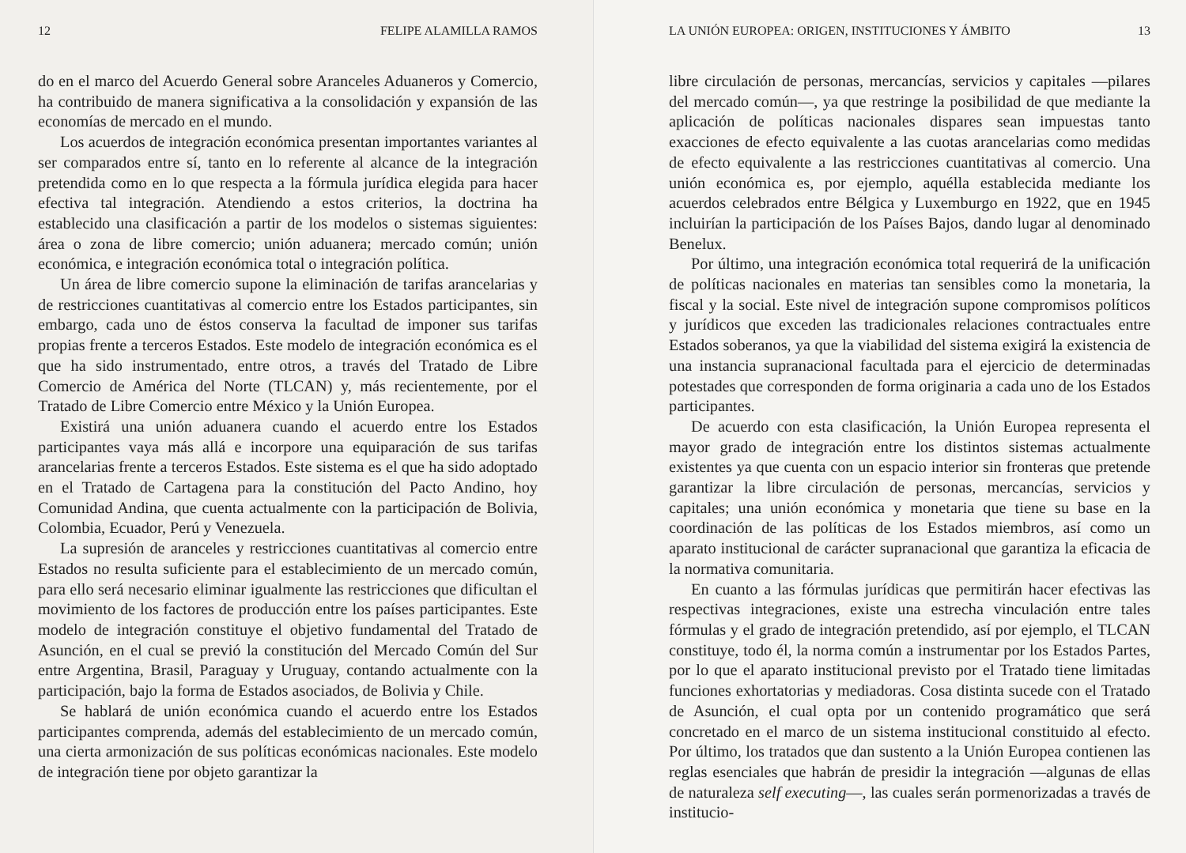12 FELIPE ALAMILLA RAMOS
do en el marco del Acuerdo General sobre Aranceles Aduaneros y Comercio, ha contribuido de manera significativa a la consolidación y expansión de las economías de mercado en el mundo.
Los acuerdos de integración económica presentan importantes variantes al ser comparados entre sí, tanto en lo referente al alcance de la integración pretendida como en lo que respecta a la fórmula jurídica elegida para hacer efectiva tal integración. Atendiendo a estos criterios, la doctrina ha establecido una clasificación a partir de los modelos o sistemas siguientes: área o zona de libre comercio; unión aduanera; mercado común; unión económica, e integración económica total o integración política.
Un área de libre comercio supone la eliminación de tarifas arancelarias y de restricciones cuantitativas al comercio entre los Estados participantes, sin embargo, cada uno de éstos conserva la facultad de imponer sus tarifas propias frente a terceros Estados. Este modelo de integración económica es el que ha sido instrumentado, entre otros, a través del Tratado de Libre Comercio de América del Norte (TLCAN) y, más recientemente, por el Tratado de Libre Comercio entre México y la Unión Europea.
Existirá una unión aduanera cuando el acuerdo entre los Estados participantes vaya más allá e incorpore una equiparación de sus tarifas arancelarias frente a terceros Estados. Este sistema es el que ha sido adoptado en el Tratado de Cartagena para la constitución del Pacto Andino, hoy Comunidad Andina, que cuenta actualmente con la participación de Bolivia, Colombia, Ecuador, Perú y Venezuela.
La supresión de aranceles y restricciones cuantitativas al comercio entre Estados no resulta suficiente para el establecimiento de un mercado común, para ello será necesario eliminar igualmente las restricciones que dificultan el movimiento de los factores de producción entre los países participantes. Este modelo de integración constituye el objetivo fundamental del Tratado de Asunción, en el cual se previó la constitución del Mercado Común del Sur entre Argentina, Brasil, Paraguay y Uruguay, contando actualmente con la participación, bajo la forma de Estados asociados, de Bolivia y Chile.
Se hablará de unión económica cuando el acuerdo entre los Estados participantes comprenda, además del establecimiento de un mercado común, una cierta armonización de sus políticas económicas nacionales. Este modelo de integración tiene por objeto garantizar la
LA UNIÓN EUROPEA: ORIGEN, INSTITUCIONES Y ÁMBITO 13
libre circulación de personas, mercancías, servicios y capitales —pilares del mercado común—, ya que restringe la posibilidad de que mediante la aplicación de políticas nacionales dispares sean impuestas tanto exacciones de efecto equivalente a las cuotas arancelarias como medidas de efecto equivalente a las restricciones cuantitativas al comercio. Una unión económica es, por ejemplo, aquélla establecida mediante los acuerdos celebrados entre Bélgica y Luxemburgo en 1922, que en 1945 incluirían la participación de los Países Bajos, dando lugar al denominado Benelux.
Por último, una integración económica total requerirá de la unificación de políticas nacionales en materias tan sensibles como la monetaria, la fiscal y la social. Este nivel de integración supone compromisos políticos y jurídicos que exceden las tradicionales relaciones contractuales entre Estados soberanos, ya que la viabilidad del sistema exigirá la existencia de una instancia supranacional facultada para el ejercicio de determinadas potestades que corresponden de forma originaria a cada uno de los Estados participantes.
De acuerdo con esta clasificación, la Unión Europea representa el mayor grado de integración entre los distintos sistemas actualmente existentes ya que cuenta con un espacio interior sin fronteras que pretende garantizar la libre circulación de personas, mercancías, servicios y capitales; una unión económica y monetaria que tiene su base en la coordinación de las políticas de los Estados miembros, así como un aparato institucional de carácter supranacional que garantiza la eficacia de la normativa comunitaria.
En cuanto a las fórmulas jurídicas que permitirán hacer efectivas las respectivas integraciones, existe una estrecha vinculación entre tales fórmulas y el grado de integración pretendido, así por ejemplo, el TLCAN constituye, todo él, la norma común a instrumentar por los Estados Partes, por lo que el aparato institucional previsto por el Tratado tiene limitadas funciones exhortatorias y mediadoras. Cosa distinta sucede con el Tratado de Asunción, el cual opta por un contenido programático que será concretado en el marco de un sistema institucional constituido al efecto. Por último, los tratados que dan sustento a la Unión Europea contienen las reglas esenciales que habrán de presidir la integración —algunas de ellas de naturaleza self executing—, las cuales serán pormenorizadas a través de institucio-